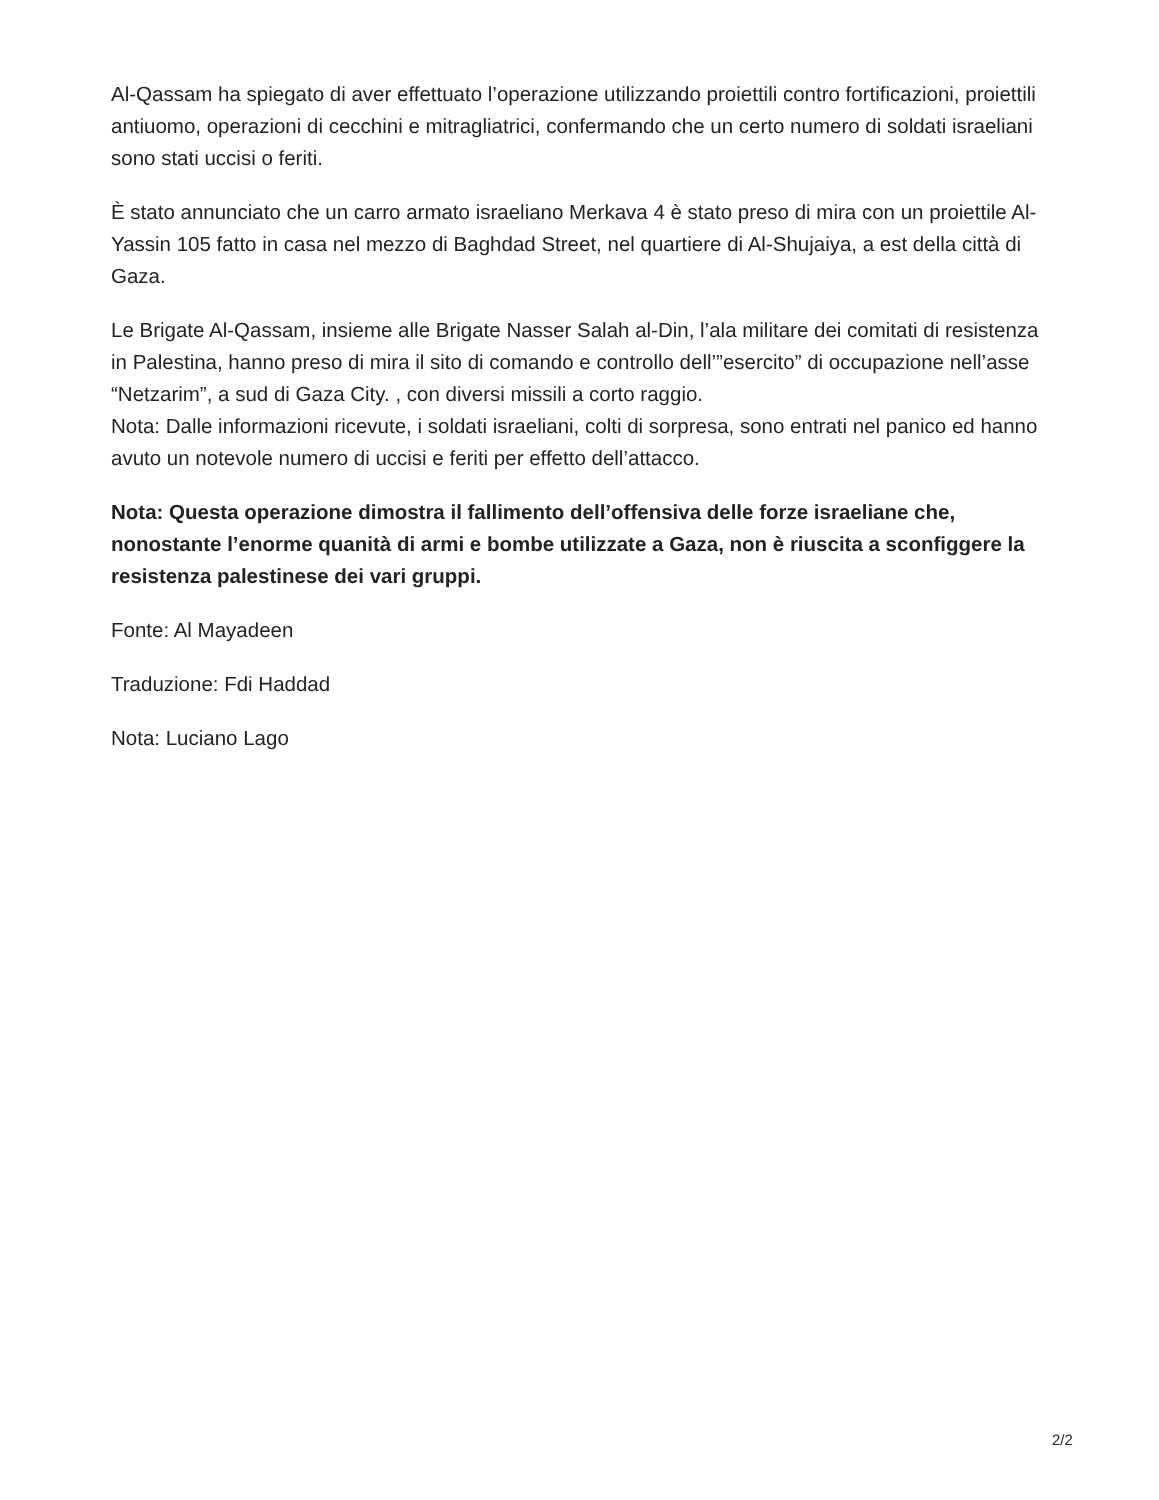Al-Qassam ha spiegato di aver effettuato l’operazione utilizzando proiettili contro fortificazioni, proiettili antiuomo, operazioni di cecchini e mitragliatrici, confermando che un certo numero di soldati israeliani sono stati uccisi o feriti.
È stato annunciato che un carro armato israeliano Merkava 4 è stato preso di mira con un proiettile Al-Yassin 105 fatto in casa nel mezzo di Baghdad Street, nel quartiere di Al-Shujaiya, a est della città di Gaza.
Le Brigate Al-Qassam, insieme alle Brigate Nasser Salah al-Din, l’ala militare dei comitati di resistenza in Palestina, hanno preso di mira il sito di comando e controllo dell’”esercito” di occupazione nell’asse “Netzarim”, a sud di Gaza City. , con diversi missili a corto raggio.
Nota: Dalle informazioni ricevute, i soldati israeliani, colti di sorpresa, sono entrati nel panico ed hanno avuto un notevole numero di uccisi e feriti per effetto dell’attacco.
Nota: Questa operazione dimostra il fallimento dell’offensiva delle forze israeliane che, nonostante l’enorme quanità di armi e bombe utilizzate a Gaza, non è riuscita a sconfiggere la resistenza palestinese dei vari gruppi.
Fonte: Al Mayadeen
Traduzione: Fdi Haddad
Nota: Luciano Lago
2/2